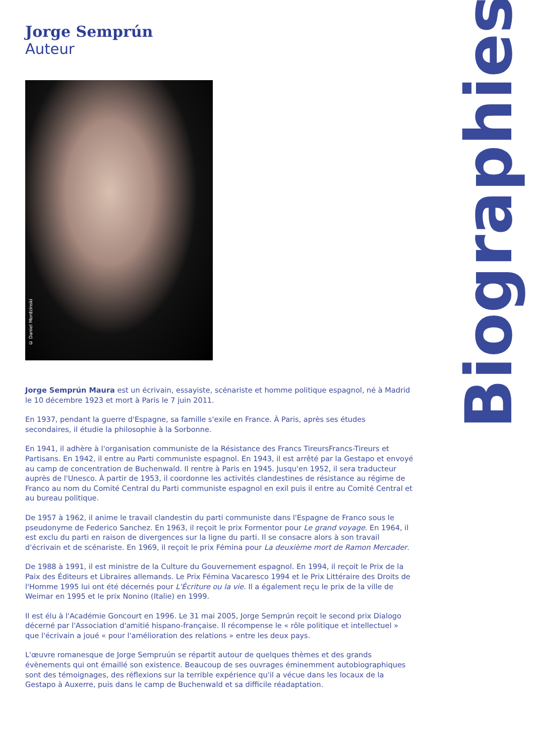Jorge Semprún
Auteur
© Daniel Mordzinski
Jorge Semprún Maura est un écrivain, essayiste, scénariste et homme politique espagnol, né à Madrid le 10 décembre 1923 et mort à Paris le 7 juin 2011.
En 1937, pendant la guerre d'Espagne, sa famille s'exile en France. À Paris, après ses études secondaires, il étudie la philosophie à la Sorbonne.
En 1941, il adhère à l'organisation communiste de la Résistance des Francs TireursFrancs-Tireurs et Partisans. En 1942, il entre au Parti communiste espagnol. En 1943, il est arrêté par la Gestapo et envoyé au camp de concentration de Buchenwald. Il rentre à Paris en 1945. Jusqu'en 1952, il sera traducteur auprès de l'Unesco. À partir de 1953, il coordonne les activités clandestines de résistance au régime de Franco au nom du Comité Central du Parti communiste espagnol en exil puis il entre au Comité Central et au bureau politique.
De 1957 à 1962, il anime le travail clandestin du parti communiste dans l'Espagne de Franco sous le pseudonyme de Federico Sanchez. En 1963, il reçoit le prix Formentor pour Le grand voyage. En 1964, il est exclu du parti en raison de divergences sur la ligne du parti. Il se consacre alors à son travail d'écrivain et de scénariste. En 1969, il reçoit le prix Fémina pour La deuxième mort de Ramon Mercader.
De 1988 à 1991, il est ministre de la Culture du Gouvernement espagnol. En 1994, il reçoit le Prix de la Paix des Éditeurs et Libraires allemands. Le Prix Fémina Vacaresco 1994 et le Prix Littéraire des Droits de l'Homme 1995 lui ont été décernés pour L'Écriture ou la vie. Il a également reçu le prix de la ville de Weimar en 1995 et le prix Nonino (Italie) en 1999.
Il est élu à l'Académie Goncourt en 1996. Le 31 mai 2005, Jorge Semprún reçoit le second prix Dialogo décerné par l'Association d'amitié hispano-française. Il récompense le « rôle politique et intellectuel » que l'écrivain a joué « pour l'amélioration des relations » entre les deux pays.
L'œuvre romanesque de Jorge Sempruún se répartit autour de quelques thèmes et des grands évènements qui ont émaillé son existence. Beaucoup de ses ouvrages éminemment autobiographiques sont des témoignages, des réflexions sur la terrible expérience qu'il a vécue dans les locaux de la Gestapo à Auxerre, puis dans le camp de Buchenwald et sa difficile réadaptation.
Biographies